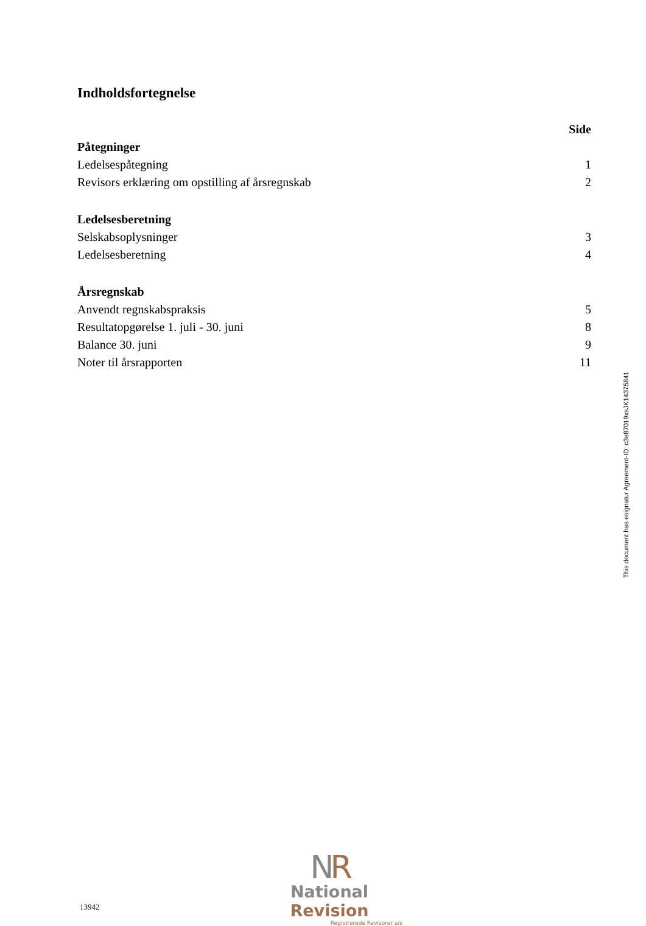Indholdsfortegnelse
| | Side |
| Påtegninger | |
| Ledelsespåtegning | 1 |
| Revisors erklæring om opstilling af årsregnskab | 2 |
| Ledelsesberetning | |
| Selskabsoplysninger | 3 |
| Ledelsesberetning | 4 |
| Årsregnskab | |
| Anvendt regnskabspraksis | 5 |
| Resultatopgørelse 1. juli - 30. juni | 8 |
| Balance 30. juni | 9 |
| Noter til årsrapporten | 11 |
This document has esignatur Agreement-ID: c3e87019xsJK14375841
13942
NR
National Revision
Registrerede Revisorer a/s